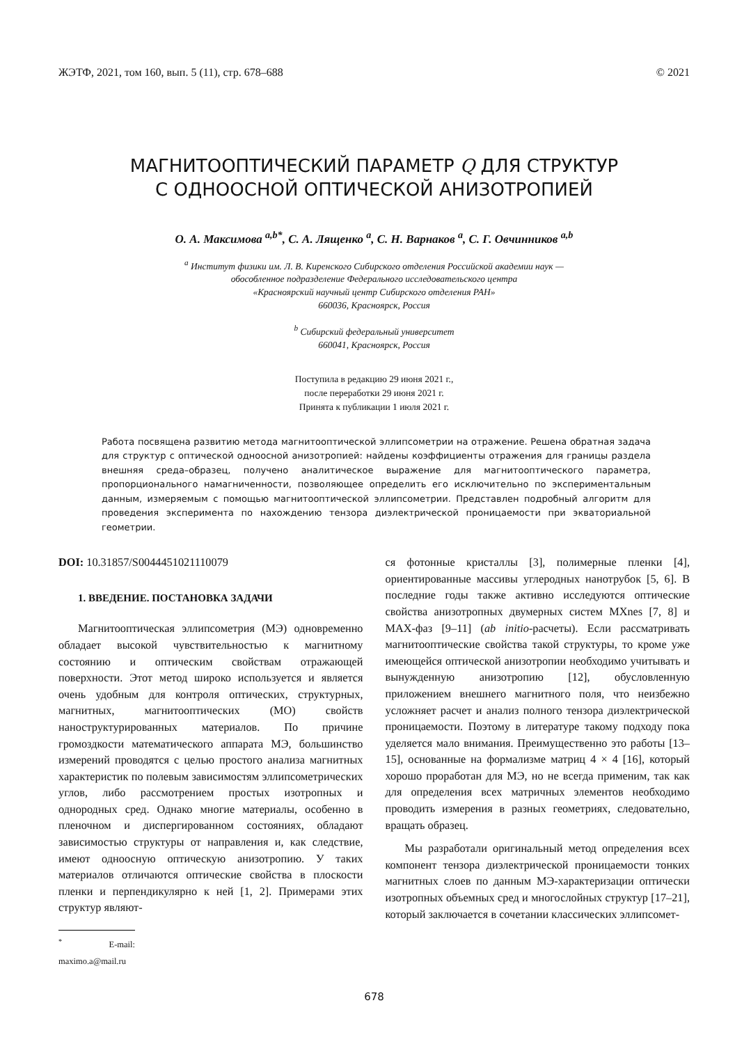ЖЭТФ, 2021, том 160, вып. 5 (11), стр. 678–688 © 2021
МАГНИТООПТИЧЕСКИЙ ПАРАМЕТР Q ДЛЯ СТРУКТУР
С ОДНООСНОЙ ОПТИЧЕСКОЙ АНИЗОТРОПИЕЙ
О. А. Максимова <sup>a,b*</sup>, С. А. Лященко <sup>a</sup>, С. Н. Варнаков <sup>a</sup>, С. Г. Овчинников <sup>a,b</sup>
<sup>a</sup> Институт физики им. Л. В. Киренского Сибирского отделения Российской академии наук —
обособленное подразделение Федерального исследовательского центра
«Красноярский научный центр Сибирского отделения РАН»
660036, Красноярск, Россия
<sup>b</sup> Сибирский федеральный университет
660041, Красноярск, Россия
Поступила в редакцию 29 июня 2021 г.,
после переработки 29 июня 2021 г.
Принята к публикации 1 июля 2021 г.
Работа посвящена развитию метода магнитооптической эллипсометрии на отражение. Решена обратная задача для структур с оптической одноосной анизотропией: найдены коэффициенты отражения для границы раздела внешняя среда–образец, получено аналитическое выражение для магнитооптического параметра, пропорционального намагниченности, позволяющее определить его исключительно по экспериментальным данным, измеряемым с помощью магнитооптической эллипсометрии. Представлен подробный алгоритм для проведения эксперимента по нахождению тензора диэлектрической проницаемости при экваториальной геометрии.
DOI: 10.31857/S0044451021110079
1. ВВЕДЕНИЕ. ПОСТАНОВКА ЗАДАЧИ
Магнитооптическая эллипсометрия (МЭ) одновременно обладает высокой чувствительностью к магнитному состоянию и оптическим свойствам отражающей поверхности. Этот метод широко используется и является очень удобным для контроля оптических, структурных, магнитных, магнитооптических (МО) свойств наноструктурированных материалов. По причине громоздкости математического аппарата МЭ, большинство измерений проводятся с целью простого анализа магнитных характеристик по полевым зависимостям эллипсометрических углов, либо рассмотрением простых изотропных и однородных сред. Однако многие материалы, особенно в пленочном и диспергированном состояниях, обладают зависимостью структуры от направления и, как следствие, имеют одноосную оптическую анизотропию. У таких материалов отличаются оптические свойства в плоскости пленки и перпендикулярно к ней [1, 2]. Примерами этих структур являют-
<sup>*</sup> E-mail: maximo.a@mail.ru
ся фотонные кристаллы [3], полимерные пленки [4], ориентированные массивы углеродных нанотрубок [5, 6]. В последние годы также активно исследуются оптические свойства анизотропных двумерных систем MXnes [7, 8] и MAX-фаз [9–11] (ab initio-расчеты). Если рассматривать магнитооптические свойства такой структуры, то кроме уже имеющейся оптической анизотропии необходимо учитывать и вынужденную анизотропию [12], обусловленную приложением внешнего магнитного поля, что неизбежно усложняет расчет и анализ полного тензора диэлектрической проницаемости. Поэтому в литературе такому подходу пока уделяется мало внимания. Преимущественно это работы [13–15], основанные на формализме матриц 4 × 4 [16], который хорошо проработан для МЭ, но не всегда применим, так как для определения всех матричных элементов необходимо проводить измерения в разных геометриях, следовательно, вращать образец.
Мы разработали оригинальный метод определения всех компонент тензора диэлектрической проницаемости тонких магнитных слоев по данным МЭ-характеризации оптически изотропных объемных сред и многослойных структур [17–21], который заключается в сочетании классических эллипсомет-
678